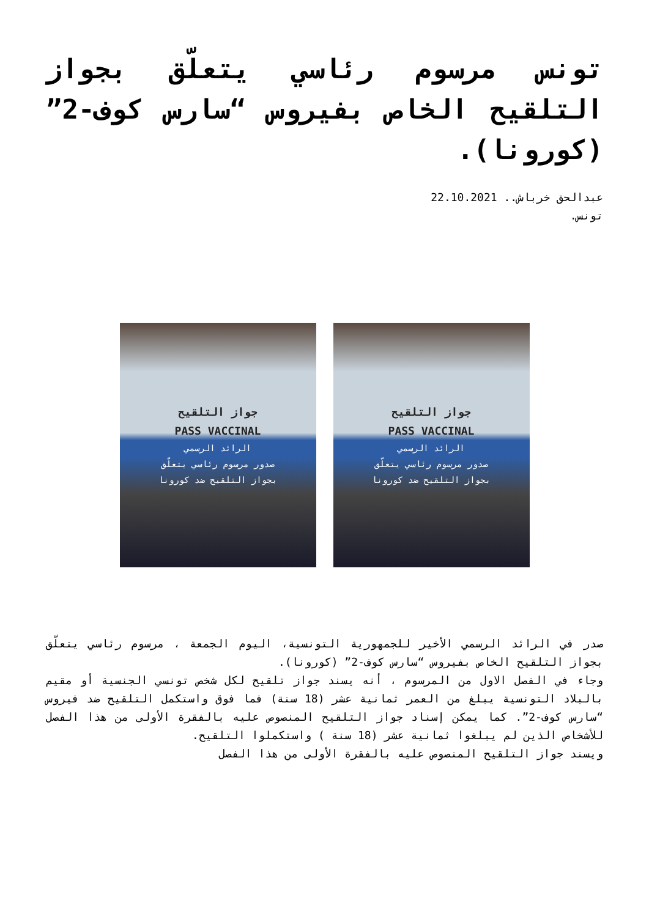تونس مرسوم رئاسي يتعلّق بجواز التلقيح الخاص بفيروس “سارس كوف-2” (كورونا).
عبدالحق خرباش.. 22.10.2021
تونس.
جواز التلقيح
PASS VACCINAL
الرائد الرسمي
صدور مرسوم رئاسي يتعلّق
بجواز التلقيح ضد كورونا
جواز التلقيح
PASS VACCINAL
الرائد الرسمي
صدور مرسوم رئاسي يتعلّق
بجواز التلقيح ضد كورونا
صدر في الرائد الرسمي الأخير للجمهورية التونسية، اليوم الجمعة ، مرسوم رئاسي يتعلّق بجواز التلقيح الخاص بفيروس “سارس كوف-2” (كورونا).
وجاء في الفصل الاول من المرسوم ، أنه يسند جواز تلقيح لكل شخص تونسي الجنسية أو مقيم بالبلاد التونسية يبلغ من العمر ثمانية عشر (18 سنة) فما فوق واستكمل التلقيح ضد فيروس “سارس كوف-2”. كما يمكن إسناد جواز التلقيح المنصوص عليه بالفقرة الأولى من هذا الفصل للأشخاص الذين لم يبلغوا ثمانية عشر (18 سنة ) واستكملوا التلقيح.
ويسند جواز التلقيح المنصوص عليه بالفقرة الأولى من هذا الفصل